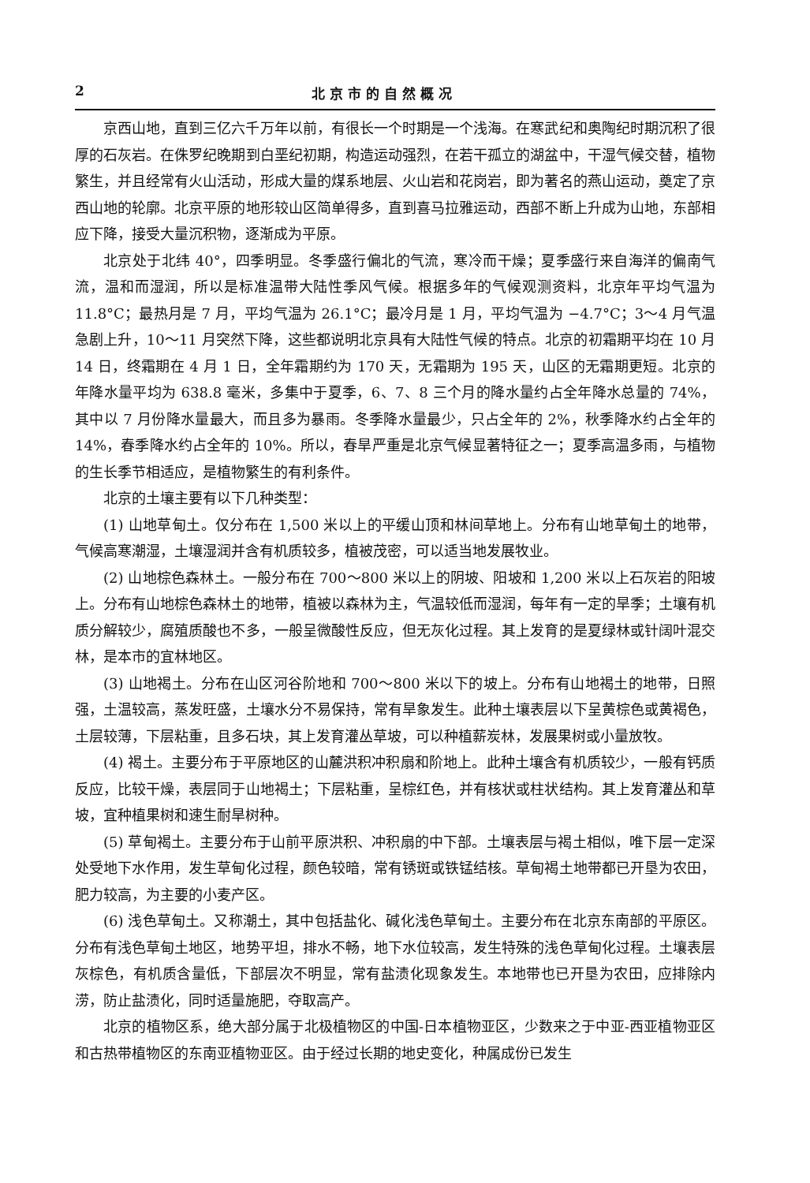2 北京市的自然概况
京西山地，直到三亿六千万年以前，有很长一个时期是一个浅海。在寒武纪和奥陶纪时期沉积了很厚的石灰岩。在侏罗纪晚期到白垩纪初期，构造运动强烈，在若干孤立的湖盆中，干湿气候交替，植物繁生，并且经常有火山活动，形成大量的煤系地层、火山岩和花岗岩，即为著名的燕山运动，奠定了京西山地的轮廓。北京平原的地形较山区简单得多，直到喜马拉雅运动，西部不断上升成为山地，东部相应下降，接受大量沉积物，逐渐成为平原。
北京处于北纬 40°，四季明显。冬季盛行偏北的气流，寒冷而干燥；夏季盛行来自海洋的偏南气流，温和而湿润，所以是标准温带大陆性季风气候。根据多年的气候观测资料，北京年平均气温为 11.8°C；最热月是 7 月，平均气温为 26.1°C；最冷月是 1 月，平均气温为 −4.7°C；3～4 月气温急剧上升，10～11 月突然下降，这些都说明北京具有大陆性气候的特点。北京的初霜期平均在 10 月 14 日，终霜期在 4 月 1 日，全年霜期约为 170 天，无霜期为 195 天，山区的无霜期更短。北京的年降水量平均为 638.8 毫米，多集中于夏季，6、7、8 三个月的降水量约占全年降水总量的 74%，其中以 7 月份降水量最大，而且多为暴雨。冬季降水量最少，只占全年的 2%，秋季降水约占全年的 14%，春季降水约占全年的 10%。所以，春旱严重是北京气候显著特征之一；夏季高温多雨，与植物的生长季节相适应，是植物繁生的有利条件。
北京的土壤主要有以下几种类型：
(1) 山地草甸土。仅分布在 1,500 米以上的平缓山顶和林间草地上。分布有山地草甸土的地带，气候高寒潮湿，土壤湿润并含有机质较多，植被茂密，可以适当地发展牧业。
(2) 山地棕色森林土。一般分布在 700～800 米以上的阴坡、阳坡和 1,200 米以上石灰岩的阳坡上。分布有山地棕色森林土的地带，植被以森林为主，气温较低而湿润，每年有一定的旱季；土壤有机质分解较少，腐殖质酸也不多，一般呈微酸性反应，但无灰化过程。其上发育的是夏绿林或针阔叶混交林，是本市的宜林地区。
(3) 山地褐土。分布在山区河谷阶地和 700～800 米以下的坡上。分布有山地褐土的地带，日照强，土温较高，蒸发旺盛，土壤水分不易保持，常有旱象发生。此种土壤表层以下呈黄棕色或黄褐色，土层较薄，下层粘重，且多石块，其上发育灌丛草坡，可以种植薪炭林，发展果树或小量放牧。
(4) 褐土。主要分布于平原地区的山麓洪积冲积扇和阶地上。此种土壤含有机质较少，一般有钙质反应，比较干燥，表层同于山地褐土；下层粘重，呈棕红色，并有核状或柱状结构。其上发育灌丛和草坡，宜种植果树和速生耐旱树种。
(5) 草甸褐土。主要分布于山前平原洪积、冲积扇的中下部。土壤表层与褐土相似，唯下层一定深处受地下水作用，发生草甸化过程，颜色较暗，常有锈斑或铁锰结核。草甸褐土地带都已开垦为农田，肥力较高，为主要的小麦产区。
(6) 浅色草甸土。又称潮土，其中包括盐化、碱化浅色草甸土。主要分布在北京东南部的平原区。分布有浅色草甸土地区，地势平坦，排水不畅，地下水位较高，发生特殊的浅色草甸化过程。土壤表层灰棕色，有机质含量低，下部层次不明显，常有盐渍化现象发生。本地带也已开垦为农田，应排除内涝，防止盐渍化，同时适量施肥，夺取高产。
北京的植物区系，绝大部分属于北极植物区的中国-日本植物亚区，少数来之于中亚-西亚植物亚区和古热带植物区的东南亚植物亚区。由于经过长期的地史变化，种属成份已发生